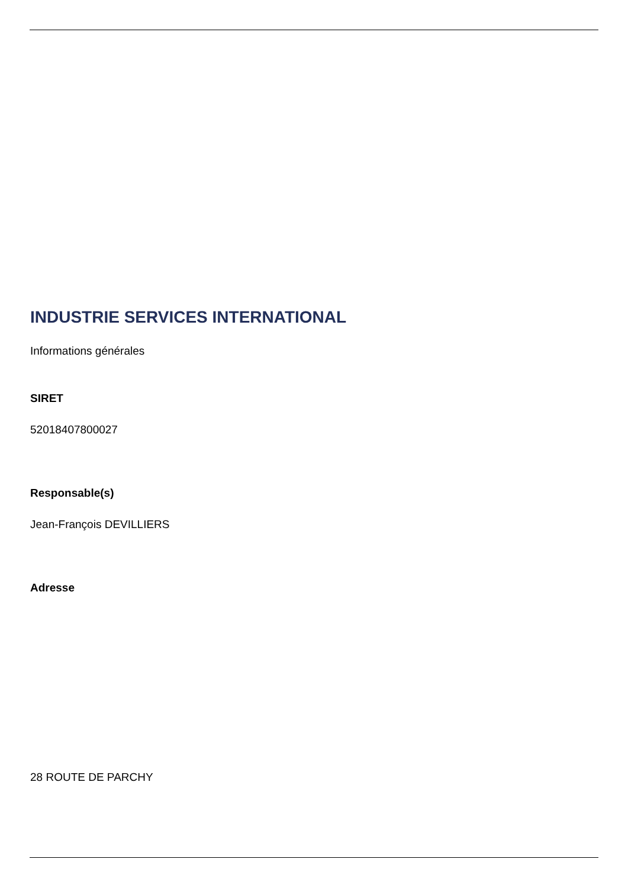INDUSTRIE SERVICES INTERNATIONAL
Informations générales
SIRET
52018407800027
Responsable(s)
Jean-François DEVILLIERS
Adresse
28 ROUTE DE PARCHY